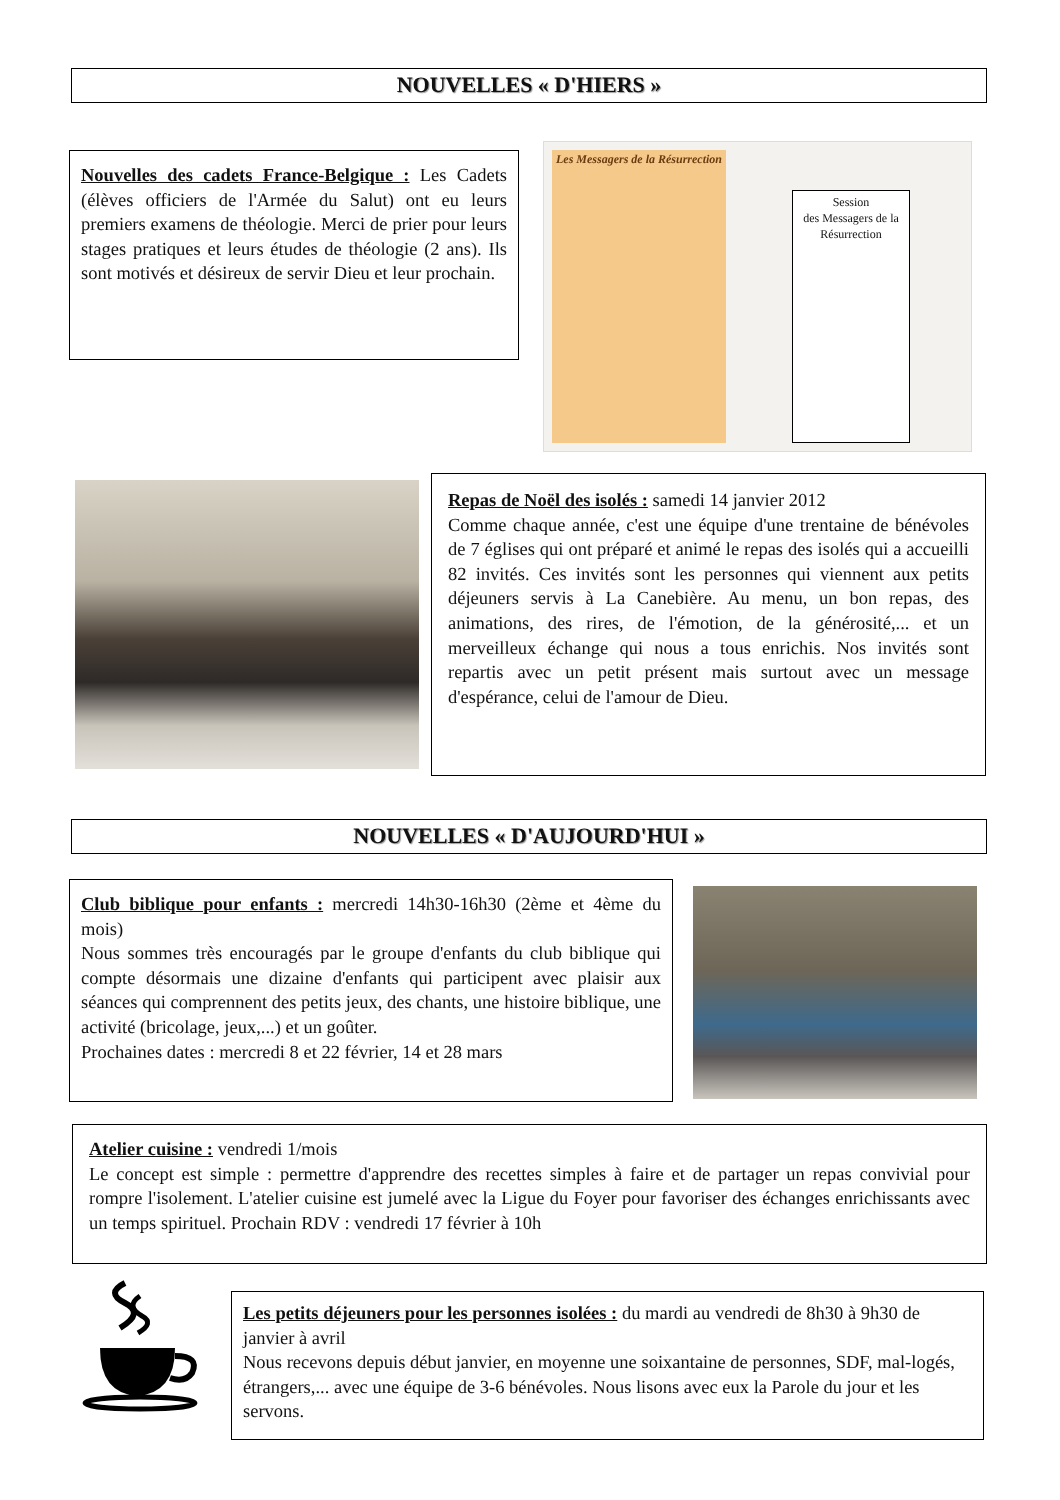NOUVELLES « D'HIERS »
Nouvelles des cadets France-Belgique : Les Cadets (élèves officiers de l'Armée du Salut) ont eu leurs premiers examens de théologie. Merci de prier pour leurs stages pratiques et leurs études de théologie (2 ans). Ils sont motivés et désireux de servir Dieu et leur prochain.
Les Messagers de la Résurrection
Session
des Messagers de la Résurrection
Repas de Noël des isolés : samedi 14 janvier 2012
Comme chaque année, c'est une équipe d'une trentaine de bénévoles de 7 églises qui ont préparé et animé le repas des isolés qui a accueilli 82 invités. Ces invités sont les personnes qui viennent aux petits déjeuners servis à La Canebière. Au menu, un bon repas, des animations, des rires, de l'émotion, de la générosité,... et un merveilleux échange qui nous a tous enrichis. Nos invités sont repartis avec un petit présent mais surtout avec un message d'espérance, celui de l'amour de Dieu.
NOUVELLES « D'AUJOURD'HUI »
Club biblique pour enfants : mercredi 14h30-16h30 (2ème et 4ème du mois)
Nous sommes très encouragés par le groupe d'enfants du club biblique qui compte désormais une dizaine d'enfants qui participent avec plaisir aux séances qui comprennent des petits jeux, des chants, une histoire biblique, une activité (bricolage, jeux,...) et un goûter.
Prochaines dates : mercredi 8 et 22 février, 14 et 28 mars
Atelier cuisine : vendredi 1/mois
Le concept est simple : permettre d'apprendre des recettes simples à faire et de partager un repas convivial pour rompre l'isolement. L'atelier cuisine est jumelé avec la Ligue du Foyer pour favoriser des échanges enrichissants avec un temps spirituel. Prochain RDV : vendredi 17 février à 10h
Les petits déjeuners pour les personnes isolées : du mardi au vendredi de 8h30 à 9h30 de janvier à avril
Nous recevons depuis début janvier, en moyenne une soixantaine de personnes, SDF, mal-logés, étrangers,... avec une équipe de 3-6 bénévoles. Nous lisons avec eux la Parole du jour et les servons.